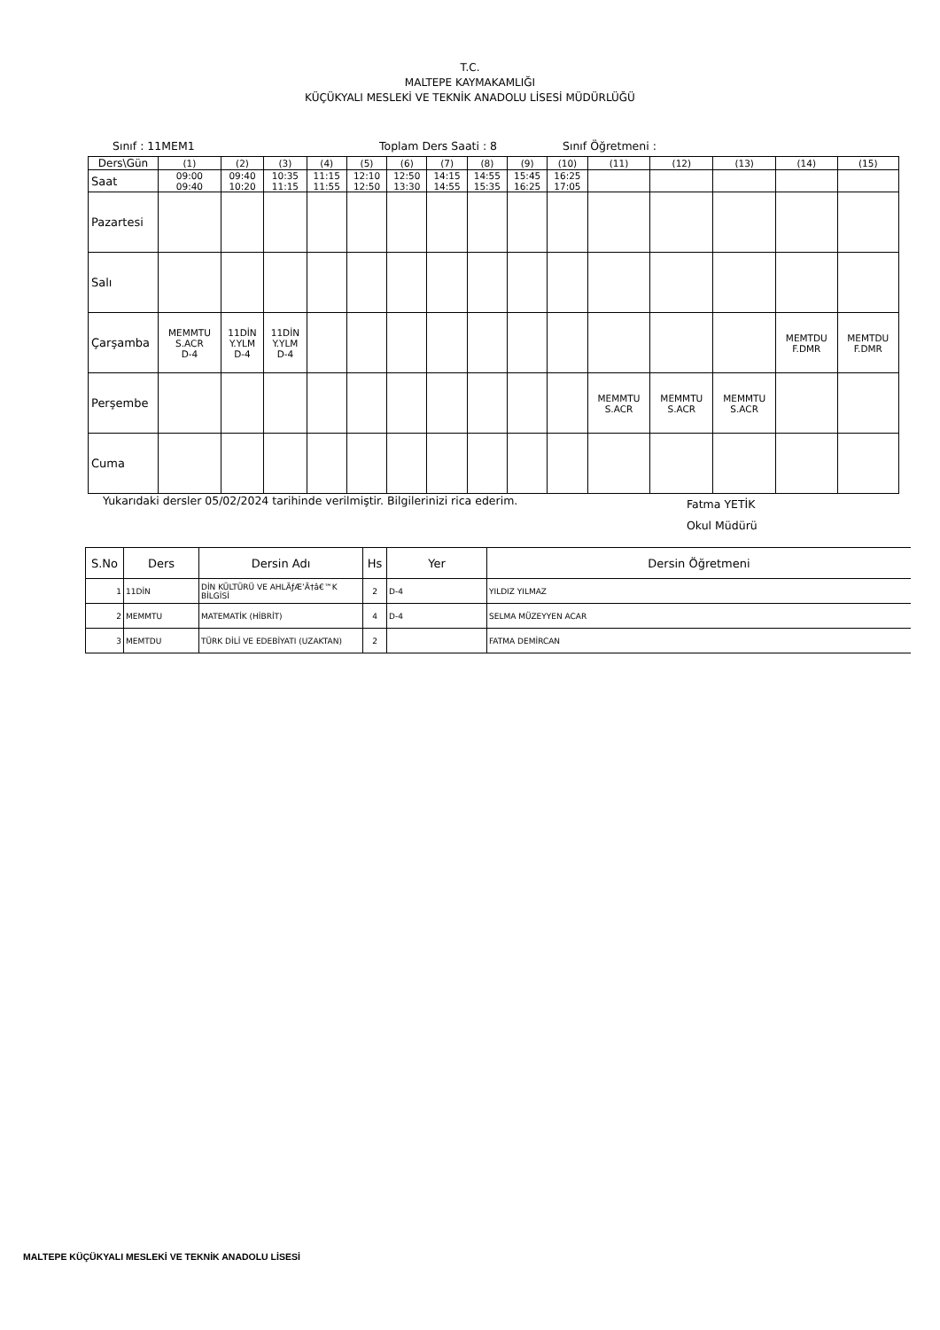T.C.
MALTEPE KAYMAKAMLIĞI
KÜÇÜKYALI MESLEKİ VE TEKNİK ANADOLU LİSESİ MÜDÜRLÜĞÜ
Sınıf : 11MEM1 Toplam Ders Saati : 8 Sınıf Öğretmeni :
| Ders\Gün | (1) | (2) | (3) | (4) | (5) | (6) | (7) | (8) | (9) | (10) | (11) | (12) | (13) | (14) | (15) |
| Saat | 09:00 09:40 | 09:40 10:20 | 10:35 11:15 | 11:15 11:55 | 12:10 12:50 | 12:50 13:30 | 14:15 14:55 | 14:55 15:35 | 15:45 16:25 | 16:25 17:05 | | | | | |
| Pazartesi | | | | | | | | | | | | | | | |
| Salı | | | | | | | | | | | | | | | |
| Çarşamba | MEMMTU S.ACR D-4 | 11DİN Y.YLM D-4 | 11DİN Y.YLM D-4 | | | | | | | | | | | MEMTDU F.DMR | MEMTDU F.DMR |
| Perşembe | | | | | | | | | | | MEMMTU S.ACR | MEMMTU S.ACR | MEMMTU S.ACR | | |
| Cuma | | | | | | | | | | | | | | | |
Yukarıdaki dersler 05/02/2024 tarihinde verilmiştir. Bilgilerinizi rica ederim. Fatma YETİK
Okul Müdürü
| S.No | Ders | Dersin Adı | Hs | Yer | Dersin Öğretmeni |
| --- | --- | --- | --- | --- | --- |
| 1 | 11DİN | DİN KÜLTÜRÜ VE AHLÃƒÆ’Ã†â€™K BİLGİSİ | 2 | D-4 | YILDIZ YILMAZ |
| 2 | MEMMTU | MATEMATİK (HİBRİT) | 4 | D-4 | SELMA MÜZEYYEN ACAR |
| 3 | MEMTDU | TÜRK DİLİ VE EDEBİYATI (UZAKTAN) | 2 | | FATMA DEMİRCAN |
MALTEPE KÜÇÜKYALI MESLEKİ VE TEKNİK ANADOLU LİSESİ